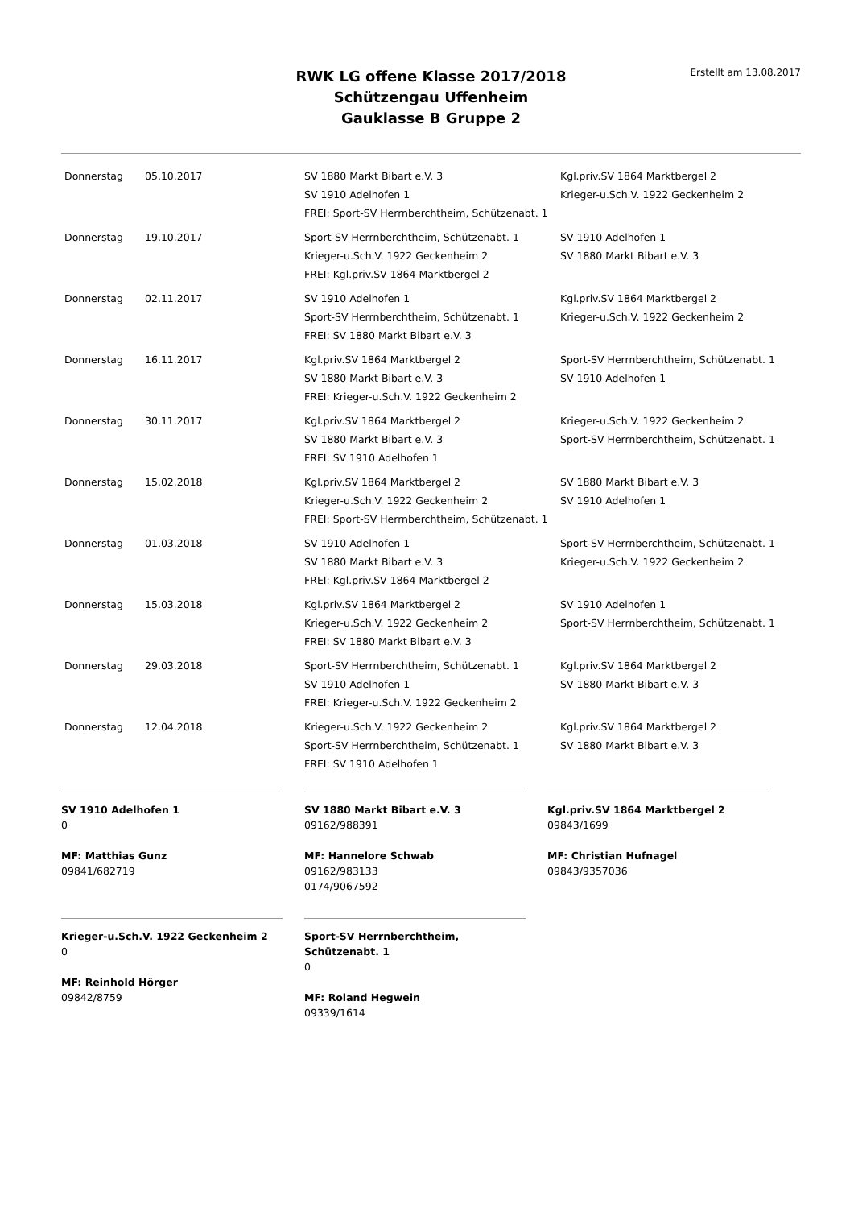Erstellt am 13.08.2017
RWK LG offene Klasse 2017/2018
Schützengau Uffenheim
Gauklasse B Gruppe 2
| Donnerstag | 05.10.2017 | SV 1880 Markt Bibart e.V. 3 SV 1910 Adelhofen 1 FREI: Sport-SV Herrnberchtheim, Schützenabt. 1 | Kgl.priv.SV 1864 Marktbergel 2 Krieger-u.Sch.V. 1922 Geckenheim 2 |
| Donnerstag | 19.10.2017 | Sport-SV Herrnberchtheim, Schützenabt. 1 Krieger-u.Sch.V. 1922 Geckenheim 2 FREI: Kgl.priv.SV 1864 Marktbergel 2 | SV 1910 Adelhofen 1 SV 1880 Markt Bibart e.V. 3 |
| Donnerstag | 02.11.2017 | SV 1910 Adelhofen 1 Sport-SV Herrnberchtheim, Schützenabt. 1 FREI: SV 1880 Markt Bibart e.V. 3 | Kgl.priv.SV 1864 Marktbergel 2 Krieger-u.Sch.V. 1922 Geckenheim 2 |
| Donnerstag | 16.11.2017 | Kgl.priv.SV 1864 Marktbergel 2 SV 1880 Markt Bibart e.V. 3 FREI: Krieger-u.Sch.V. 1922 Geckenheim 2 | Sport-SV Herrnberchtheim, Schützenabt. 1 SV 1910 Adelhofen 1 |
| Donnerstag | 30.11.2017 | Kgl.priv.SV 1864 Marktbergel 2 SV 1880 Markt Bibart e.V. 3 FREI: SV 1910 Adelhofen 1 | Krieger-u.Sch.V. 1922 Geckenheim 2 Sport-SV Herrnberchtheim, Schützenabt. 1 |
| Donnerstag | 15.02.2018 | Kgl.priv.SV 1864 Marktbergel 2 Krieger-u.Sch.V. 1922 Geckenheim 2 FREI: Sport-SV Herrnberchtheim, Schützenabt. 1 | SV 1880 Markt Bibart e.V. 3 SV 1910 Adelhofen 1 |
| Donnerstag | 01.03.2018 | SV 1910 Adelhofen 1 SV 1880 Markt Bibart e.V. 3 FREI: Kgl.priv.SV 1864 Marktbergel 2 | Sport-SV Herrnberchtheim, Schützenabt. 1 Krieger-u.Sch.V. 1922 Geckenheim 2 |
| Donnerstag | 15.03.2018 | Kgl.priv.SV 1864 Marktbergel 2 Krieger-u.Sch.V. 1922 Geckenheim 2 FREI: SV 1880 Markt Bibart e.V. 3 | SV 1910 Adelhofen 1 Sport-SV Herrnberchtheim, Schützenabt. 1 |
| Donnerstag | 29.03.2018 | Sport-SV Herrnberchtheim, Schützenabt. 1 SV 1910 Adelhofen 1 FREI: Krieger-u.Sch.V. 1922 Geckenheim 2 | Kgl.priv.SV 1864 Marktbergel 2 SV 1880 Markt Bibart e.V. 3 |
| Donnerstag | 12.04.2018 | Krieger-u.Sch.V. 1922 Geckenheim 2 Sport-SV Herrnberchtheim, Schützenabt. 1 FREI: SV 1910 Adelhofen 1 | Kgl.priv.SV 1864 Marktbergel 2 SV 1880 Markt Bibart e.V. 3 |
SV 1910 Adelhofen 1
0
MF: Matthias Gunz
09841/682719
SV 1880 Markt Bibart e.V. 3
09162/988391
MF: Hannelore Schwab
09162/983133
0174/9067592
Kgl.priv.SV 1864 Marktbergel 2
09843/1699
MF: Christian Hufnagel
09843/9357036
Krieger-u.Sch.V. 1922 Geckenheim 2
0
MF: Reinhold Hörger
09842/8759
Sport-SV Herrnberchtheim, Schützenabt. 1
0
MF: Roland Hegwein
09339/1614